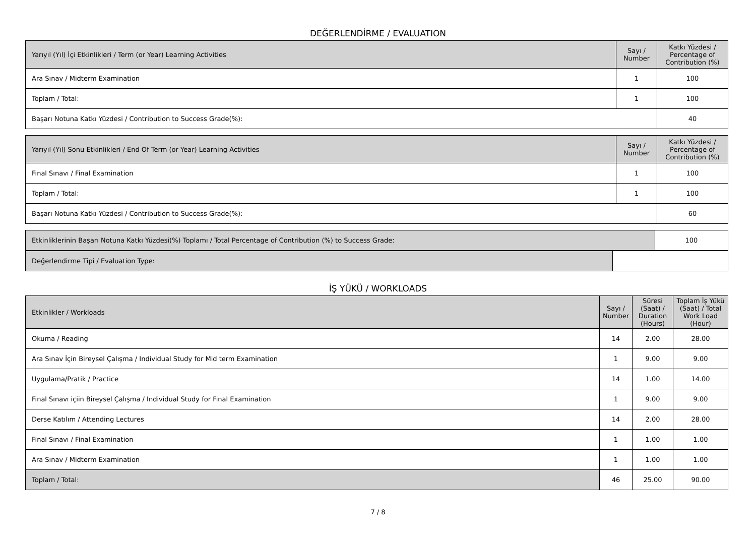DEĞERLENDİRME / EVALUATION
| Yarıyıl (Yıl) İçi Etkinlikleri / Term (or Year) Learning Activities | Sayı / Number | Katkı Yüzdesi / Percentage of Contribution (%) |
| --- | --- | --- |
| Ara Sınav / Midterm Examination | 1 | 100 |
| Toplam / Total: | 1 | 100 |
| Başarı Notuna Katkı Yüzdesi / Contribution to Success Grade(%): | | 40 |
| Yarıyıl (Yıl) Sonu Etkinlikleri / End Of Term (or Year) Learning Activities | Sayı / Number | Katkı Yüzdesi / Percentage of Contribution (%) |
| --- | --- | --- |
| Final Sınavı / Final Examination | 1 | 100 |
| Toplam / Total: | 1 | 100 |
| Başarı Notuna Katkı Yüzdesi / Contribution to Success Grade(%): | | 60 |
| Etkinliklerinin Başarı Notuna Katkı Yüzdesi(%) Toplamı / Total Percentage of Contribution (%) to Success Grade: | 100 |
| Değerlendirme Tipi / Evaluation Type: | |
İŞ YÜKÜ / WORKLOADS
| Etkinlikler / Workloads | Sayı / Number | Süresi (Saat) / Duration (Hours) | Toplam İş Yükü (Saat) / Total Work Load (Hour) |
| --- | --- | --- | --- |
| Okuma / Reading | 14 | 2.00 | 28.00 |
| Ara Sınav İçin Bireysel Çalışma / Individual Study for Mid term Examination | 1 | 9.00 | 9.00 |
| Uygulama/Pratik / Practice | 14 | 1.00 | 14.00 |
| Final Sınavı içiin Bireysel Çalışma / Individual Study for Final Examination | 1 | 9.00 | 9.00 |
| Derse Katılım / Attending Lectures | 14 | 2.00 | 28.00 |
| Final Sınavı / Final Examination | 1 | 1.00 | 1.00 |
| Ara Sınav / Midterm Examination | 1 | 1.00 | 1.00 |
| Toplam / Total: | 46 | 25.00 | 90.00 |
7 / 8